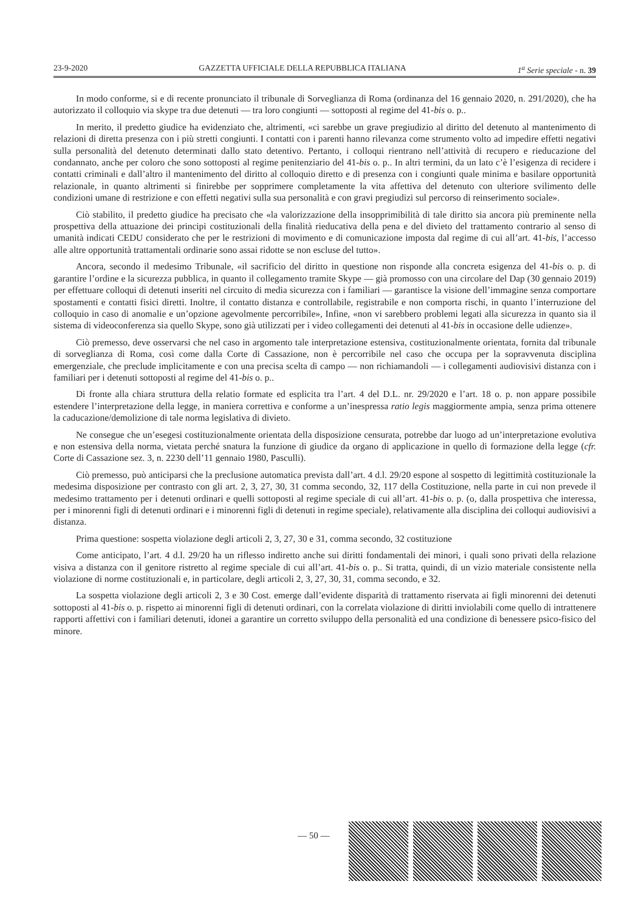23-9-2020 GAZZETTA UFFICIALE DELLA REPUBBLICA ITALIANA 1<sup>a</sup> Serie speciale - n. 39
In modo conforme, si e di recente pronunciato il tribunale di Sorveglianza di Roma (ordinanza del 16 gennaio 2020, n. 291/2020), che ha autorizzato il colloquio via skype tra due detenuti — tra loro congiunti — sottoposti al regime del 41-bis o. p..
In merito, il predetto giudice ha evidenziato che, altrimenti, «ci sarebbe un grave pregiudizio al diritto del detenuto al mantenimento di relazioni di diretta presenza con i più stretti congiunti. I contatti con i parenti hanno rilevanza come strumento volto ad impedire effetti negativi sulla personalità del detenuto determinati dallo stato detentivo. Pertanto, i colloqui rientrano nell’attività di recupero e rieducazione del condannato, anche per coloro che sono sottoposti al regime penitenziario del 41-bis o. p.. In altri termini, da un lato c’è l’esigenza di recidere i contatti criminali e dall’altro il mantenimento del diritto al colloquio diretto e di presenza con i congiunti quale minima e basilare opportunità relazionale, in quanto altrimenti si finirebbe per sopprimere completamente la vita affettiva del detenuto con ulteriore svilimento delle condizioni umane di restrizione e con effetti negativi sulla sua personalità e con gravi pregiudizi sul percorso di reinserimento sociale».
Ciò stabilito, il predetto giudice ha precisato che «la valorizzazione della insopprimibilità di tale diritto sia ancora più preminente nella prospettiva della attuazione dei principi costituzionali della finalità rieducativa della pena e del divieto del trattamento contrario al senso di umanità indicati CEDU considerato che per le restrizioni di movimento e di comunicazione imposta dal regime di cui all’art. 41-bis, l’accesso alle altre opportunità trattamentali ordinarie sono assai ridotte se non escluse del tutto».
Ancora, secondo il medesimo Tribunale, «il sacrificio del diritto in questione non risponde alla concreta esigenza del 41-bis o. p. di garantire l’ordine e la sicurezza pubblica, in quanto il collegamento tramite Skype — già promosso con una circolare del Dap (30 gennaio 2019) per effettuare colloqui di detenuti inseriti nel circuito di media sicurezza con i familiari — garantisce la visione dell’immagine senza comportare spostamenti e contatti fisici diretti. Inoltre, il contatto distanza e controllabile, registrabile e non comporta rischi, in quanto l’interruzione del colloquio in caso di anomalie e un’opzione agevolmente percorribile», Infine, «non vi sarebbero problemi legati alla sicurezza in quanto sia il sistema di videoconferenza sia quello Skype, sono già utilizzati per i video collegamenti dei detenuti al 41-bis in occasione delle udienze».
Ciò premesso, deve osservarsi che nel caso in argomento tale interpretazione estensiva, costituzionalmente orientata, fornita dal tribunale di sorveglianza di Roma, così come dalla Corte di Cassazione, non è percorribile nel caso che occupa per la sopravvenuta disciplina emergenziale, che preclude implicitamente e con una precisa scelta di campo — non richiamandoli — i collegamenti audiovisivi distanza con i familiari per i detenuti sottoposti al regime del 41-bis o. p..
Di fronte alla chiara struttura della relatio formate ed esplicita tra l’art. 4 del D.L. nr. 29/2020 e l’art. 18 o. p. non appare possibile estendere l’interpretazione della legge, in maniera correttiva e conforme a un’inespressa ratio legis maggiormente ampia, senza prima ottenere la caducazione/demolizione di tale norma legislativa di divieto.
Ne consegue che un’esegesi costituzionalmente orientata della disposizione censurata, potrebbe dar luogo ad un’interpretazione evolutiva e non estensiva della norma, vietata perché snatura la funzione di giudice da organo di applicazione in quello di formazione della legge (cfr. Corte di Cassazione sez. 3, n. 2230 dell’11 gennaio 1980, Pasculli).
Ciò premesso, può anticiparsi che la preclusione automatica prevista dall’art. 4 d.l. 29/20 espone al sospetto di legittimità costituzionale la medesima disposizione per contrasto con gli art. 2, 3, 27, 30, 31 comma secondo, 32, 117 della Costituzione, nella parte in cui non prevede il medesimo trattamento per i detenuti ordinari e quelli sottoposti al regime speciale di cui all’art. 41-bis o. p. (o, dalla prospettiva che interessa, per i minorenni figli di detenuti ordinari e i minorenni figli di detenuti in regime speciale), relativamente alla disciplina dei colloqui audiovisivi a distanza.
Prima questione: sospetta violazione degli articoli 2, 3, 27, 30 e 31, comma secondo, 32 costituzione
Come anticipato, l’art. 4 d.l. 29/20 ha un riflesso indiretto anche sui diritti fondamentali dei minori, i quali sono privati della relazione visiva a distanza con il genitore ristretto al regime speciale di cui all’art. 41-bis o. p.. Si tratta, quindi, di un vizio materiale consistente nella violazione di norme costituzionali e, in particolare, degli articoli 2, 3, 27, 30, 31, comma secondo, e 32.
La sospetta violazione degli articoli 2, 3 e 30 Cost. emerge dall’evidente disparità di trattamento riservata ai figli minorenni dei detenuti sottoposti al 41-bis o. p. rispetto ai minorenni figli di detenuti ordinari, con la correlata violazione di diritti inviolabili come quello di intrattenere rapporti affettivi con i familiari detenuti, idonei a garantire un corretto sviluppo della personalità ed una condizione di benessere psico-fisico del minore.
— 50 —